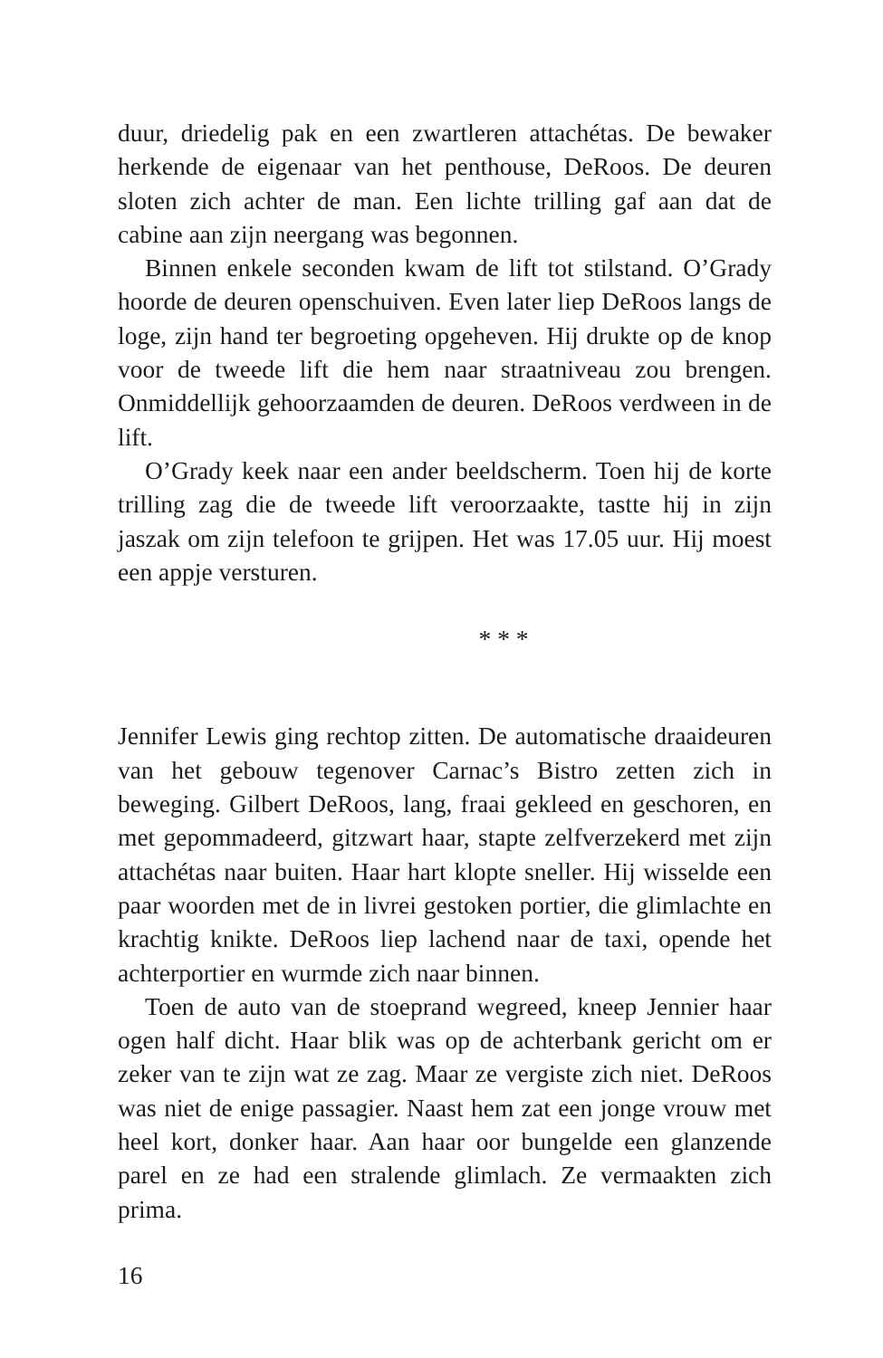duur, driedelig pak en een zwartleren attachétas. De bewaker herkende de eigenaar van het penthouse, DeRoos. De deuren sloten zich achter de man. Een lichte trilling gaf aan dat de cabine aan zijn neergang was begonnen.
Binnen enkele seconden kwam de lift tot stilstand. O’Grady hoorde de deuren openschuiven. Even later liep DeRoos langs de loge, zijn hand ter begroeting opgeheven. Hij drukte op de knop voor de tweede lift die hem naar straatniveau zou brengen. Onmiddellijk gehoorzaamden de deuren. DeRoos verdween in de lift.
O’Grady keek naar een ander beeldscherm. Toen hij de korte trilling zag die de tweede lift veroorzaakte, tastte hij in zijn jaszak om zijn telefoon te grijpen. Het was 17.05 uur. Hij moest een appje versturen.
* * *
Jennifer Lewis ging rechtop zitten. De automatische draaideuren van het gebouw tegenover Carnac’s Bistro zetten zich in beweging. Gilbert DeRoos, lang, fraai gekleed en geschoren, en met gepommadeerd, gitzwart haar, stapte zelfverzekerd met zijn attachétas naar buiten. Haar hart klopte sneller. Hij wisselde een paar woorden met de in livrei gestoken portier, die glimlachte en krachtig knikte. DeRoos liep lachend naar de taxi, opende het achterportier en wurmde zich naar binnen.
Toen de auto van de stoeprand wegreed, kneep Jennier haar ogen half dicht. Haar blik was op de achterbank gericht om er zeker van te zijn wat ze zag. Maar ze vergiste zich niet. DeRoos was niet de enige passagier. Naast hem zat een jonge vrouw met heel kort, donker haar. Aan haar oor bungelde een glanzende parel en ze had een stralende glimlach. Ze vermaakten zich prima.
16